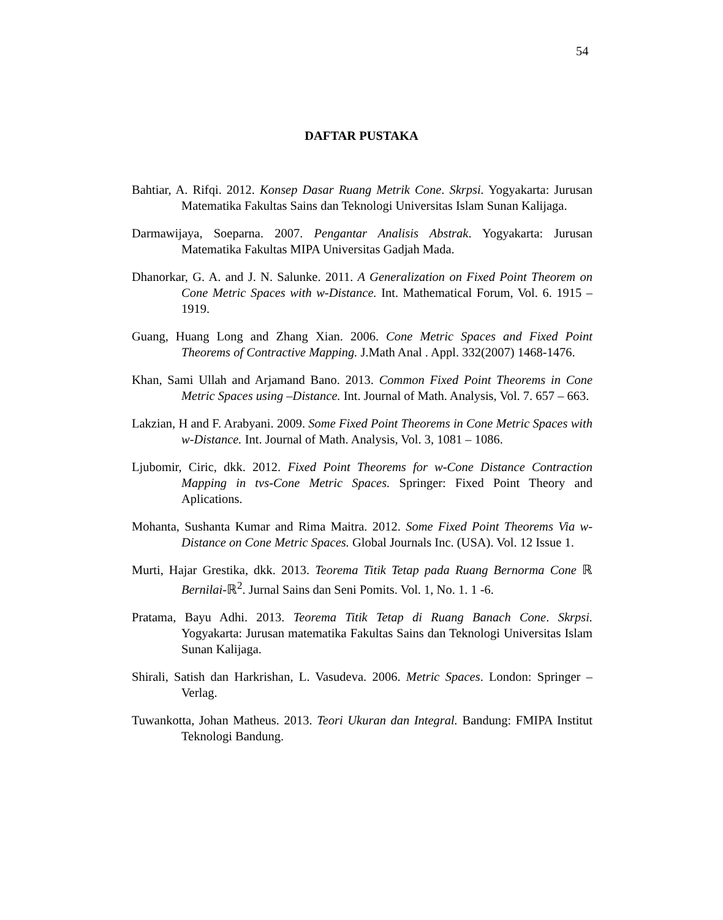54
DAFTAR PUSTAKA
Bahtiar, A. Rifqi. 2012. Konsep Dasar Ruang Metrik Cone. Skrpsi. Yogyakarta: Jurusan Matematika Fakultas Sains dan Teknologi Universitas Islam Sunan Kalijaga.
Darmawijaya, Soeparna. 2007. Pengantar Analisis Abstrak. Yogyakarta: Jurusan Matematika Fakultas MIPA Universitas Gadjah Mada.
Dhanorkar, G. A. and J. N. Salunke. 2011. A Generalization on Fixed Point Theorem on Cone Metric Spaces with w-Distance. Int. Mathematical Forum, Vol. 6. 1915 – 1919.
Guang, Huang Long and Zhang Xian. 2006. Cone Metric Spaces and Fixed Point Theorems of Contractive Mapping. J.Math Anal . Appl. 332(2007) 1468-1476.
Khan, Sami Ullah and Arjamand Bano. 2013. Common Fixed Point Theorems in Cone Metric Spaces using –Distance. Int. Journal of Math. Analysis, Vol. 7. 657 – 663.
Lakzian, H and F. Arabyani. 2009. Some Fixed Point Theorems in Cone Metric Spaces with w-Distance. Int. Journal of Math. Analysis, Vol. 3, 1081 – 1086.
Ljubomir, Ciric, dkk. 2012. Fixed Point Theorems for w-Cone Distance Contraction Mapping in tvs-Cone Metric Spaces. Springer: Fixed Point Theory and Aplications.
Mohanta, Sushanta Kumar and Rima Maitra. 2012. Some Fixed Point Theorems Via w-Distance on Cone Metric Spaces. Global Journals Inc. (USA). Vol. 12 Issue 1.
Murti, Hajar Grestika, dkk. 2013. Teorema Titik Tetap pada Ruang Bernorma Cone ℝ Bernilai-ℝ<sup>2</sup>. Jurnal Sains dan Seni Pomits. Vol. 1, No. 1. 1 -6.
Pratama, Bayu Adhi. 2013. Teorema Titik Tetap di Ruang Banach Cone. Skrpsi. Yogyakarta: Jurusan matematika Fakultas Sains dan Teknologi Universitas Islam Sunan Kalijaga.
Shirali, Satish dan Harkrishan, L. Vasudeva. 2006. Metric Spaces. London: Springer – Verlag.
Tuwankotta, Johan Matheus. 2013. Teori Ukuran dan Integral. Bandung: FMIPA Institut Teknologi Bandung.